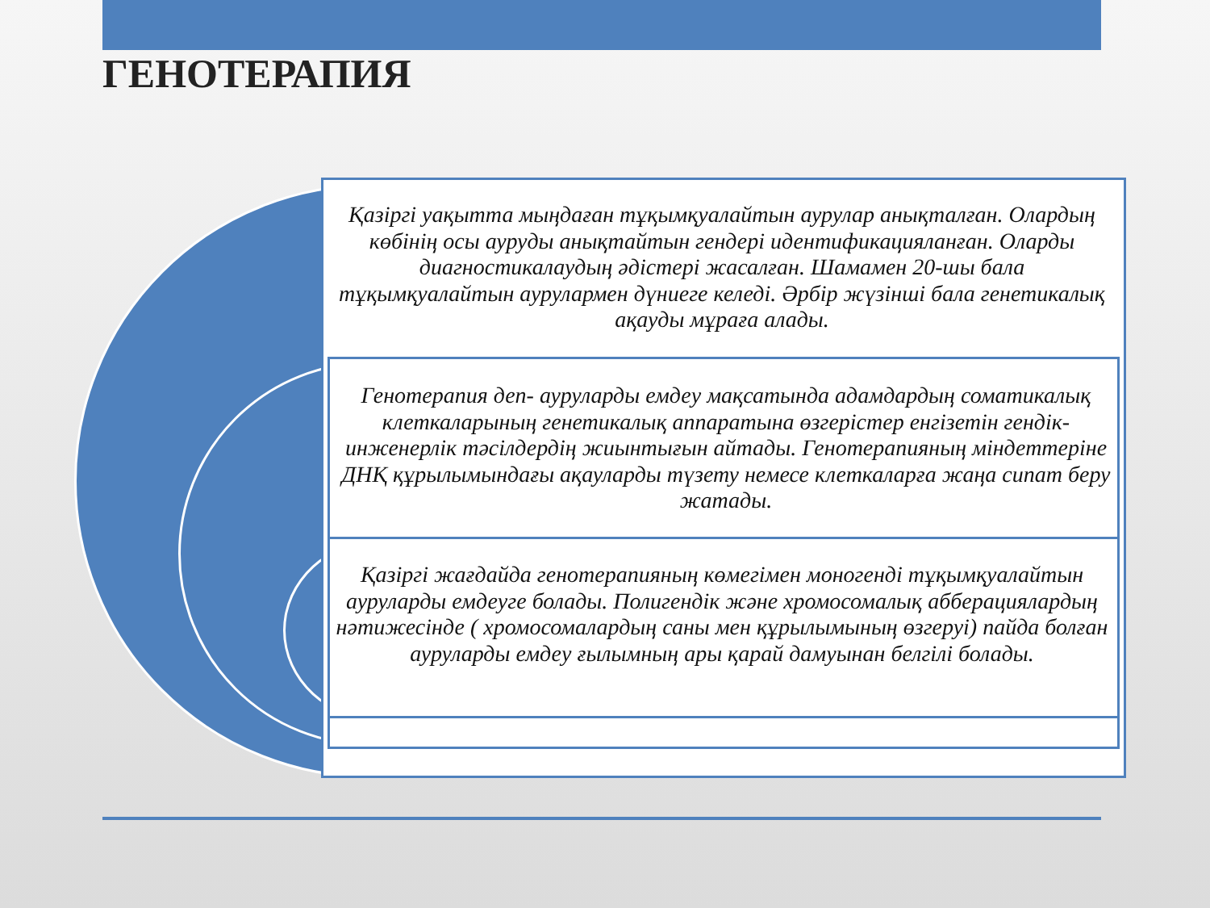ГЕНОТЕРАПИЯ
Қазіргі уақытта мыңдаған тұқымқуалайтын аурулар анықталған. Олардың көбінің осы ауруды анықтайтын гендері идентификацияланған. Оларды диагностикалаудың әдістері жасалған. Шамамен 20-шы бала тұқымқуалайтын аурулармен дүниеге келеді. Әрбір жүзінші бала генетикалық ақауды мұраға алады.
Генотерапия деп- ауруларды емдеу мақсатында адамдардың соматикалық клеткаларының генетикалық аппаратына өзгерістер енгізетін гендік-инженерлік тәсілдердің жиынтығын айтады. Генотерапияның міндеттеріне ДНҚ құрылымындағы ақауларды түзету немесе клеткаларға жаңа сипат беру жатады.
Қазіргі жағдайда генотерапияның көмегімен моногенді тұқымқуалайтын ауруларды емдеуге болады. Полигендік және хромосомалық абберациялардың нәтижесінде ( хромосомалардың саны мен құрылымының өзгеруі) пайда болған ауруларды емдеу ғылымның ары қарай дамуынан белгілі болады.